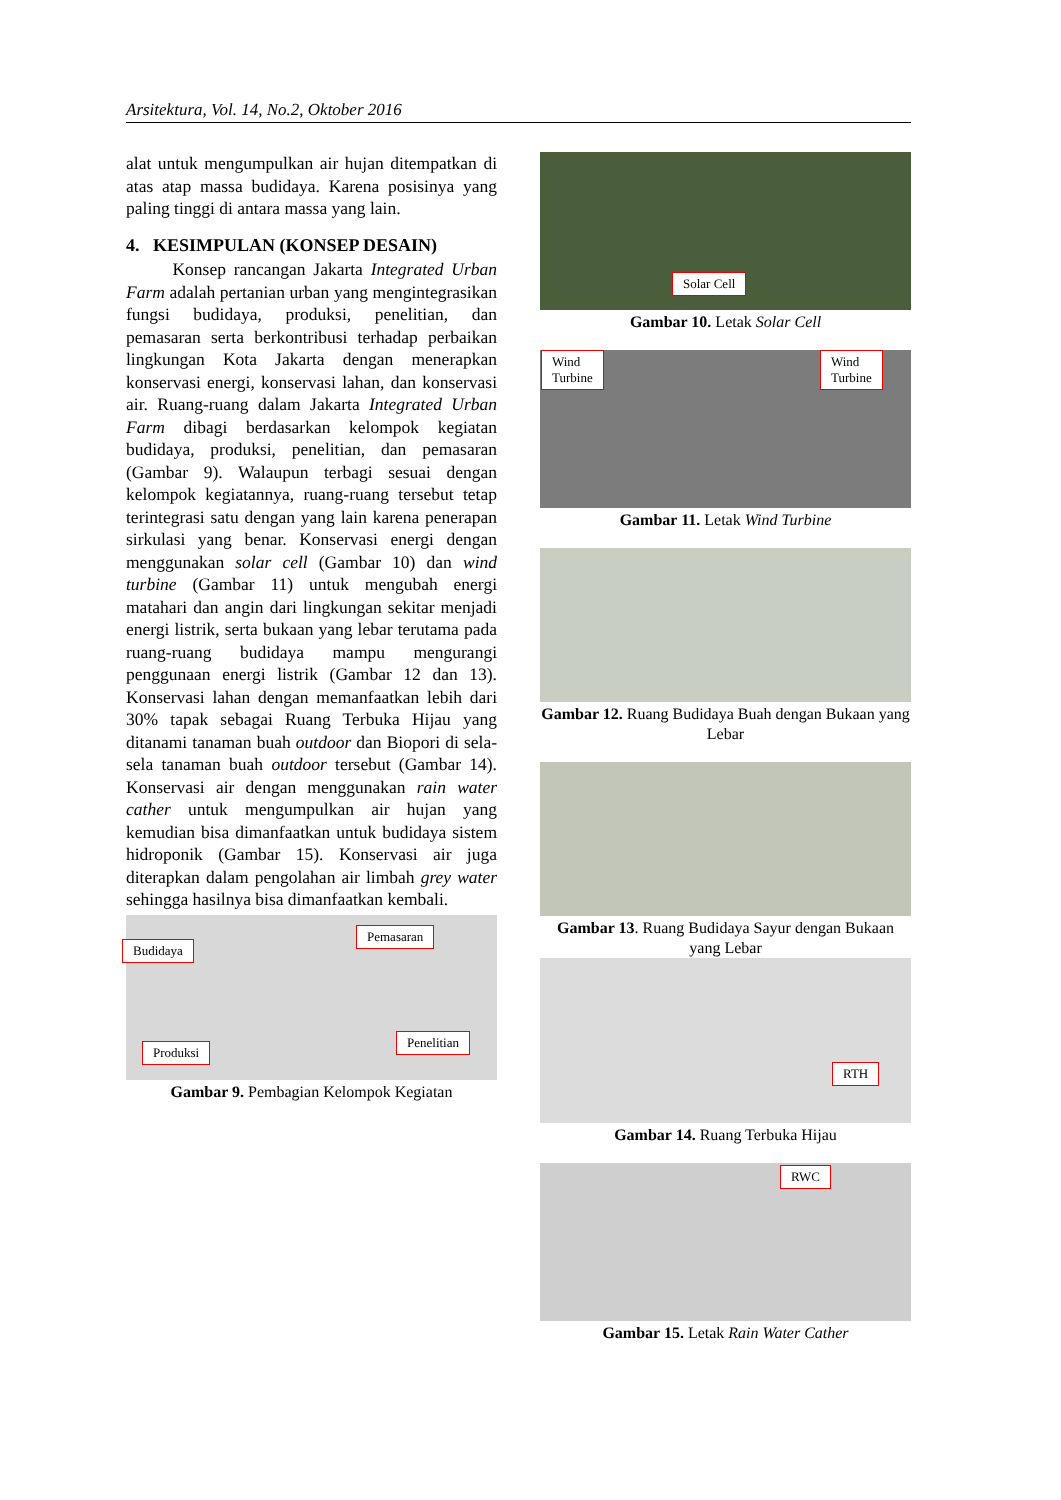Arsitektura, Vol. 14, No.2, Oktober 2016
alat untuk mengumpulkan air hujan ditempatkan di atas atap massa budidaya. Karena posisinya yang paling tinggi di antara massa yang lain.
4. KESIMPULAN (KONSEP DESAIN)
Konsep rancangan Jakarta Integrated Urban Farm adalah pertanian urban yang mengintegrasikan fungsi budidaya, produksi, penelitian, dan pemasaran serta berkontribusi terhadap perbaikan lingkungan Kota Jakarta dengan menerapkan konservasi energi, konservasi lahan, dan konservasi air. Ruang-ruang dalam Jakarta Integrated Urban Farm dibagi berdasarkan kelompok kegiatan budidaya, produksi, penelitian, dan pemasaran (Gambar 9). Walaupun terbagi sesuai dengan kelompok kegiatannya, ruang-ruang tersebut tetap terintegrasi satu dengan yang lain karena penerapan sirkulasi yang benar. Konservasi energi dengan menggunakan solar cell (Gambar 10) dan wind turbine (Gambar 11) untuk mengubah energi matahari dan angin dari lingkungan sekitar menjadi energi listrik, serta bukaan yang lebar terutama pada ruang-ruang budidaya mampu mengurangi penggunaan energi listrik (Gambar 12 dan 13). Konservasi lahan dengan memanfaatkan lebih dari 30% tapak sebagai Ruang Terbuka Hijau yang ditanami tanaman buah outdoor dan Biopori di sela-sela tanaman buah outdoor tersebut (Gambar 14). Konservasi air dengan menggunakan rain water cather untuk mengumpulkan air hujan yang kemudian bisa dimanfaatkan untuk budidaya sistem hidroponik (Gambar 15). Konservasi air juga diterapkan dalam pengolahan air limbah grey water sehingga hasilnya bisa dimanfaatkan kembali.
Budidaya
Pemasaran
Produksi
Penelitian
Gambar 9. Pembagian Kelompok Kegiatan
Solar Cell
Gambar 10. Letak Solar Cell
Wind
Turbine
Wind
Turbine
Gambar 11. Letak Wind Turbine
Gambar 12. Ruang Budidaya Buah dengan Bukaan yang Lebar
Gambar 13. Ruang Budidaya Sayur dengan Bukaan yang Lebar
RTH
Gambar 14. Ruang Terbuka Hijau
RWC
Gambar 15. Letak Rain Water Cather